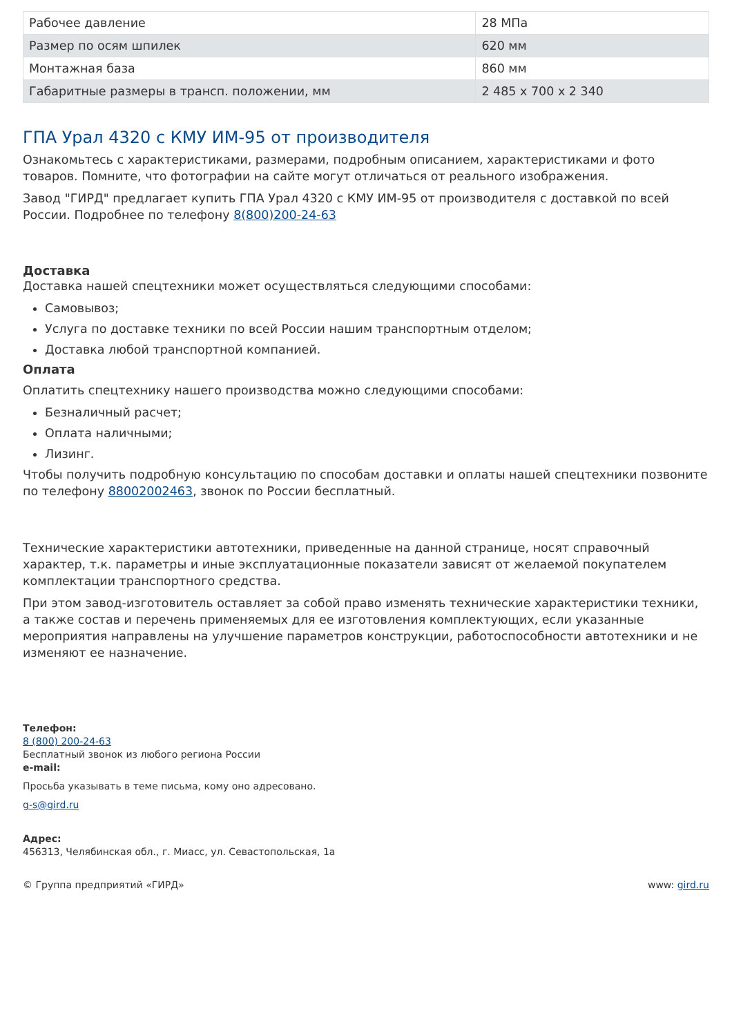| Рабочее давление | 28 МПа |
| Размер по осям шпилек | 620 мм |
| Монтажная база | 860 мм |
| Габаритные размеры в трансп. положении, мм | 2 485 х 700 х 2 340 |
ГПА Урал 4320 с КМУ ИМ-95 от производителя
Ознакомьтесь с характеристиками, размерами, подробным описанием, характеристиками и фото товаров. Помните, что фотографии на сайте могут отличаться от реального изображения.
Завод "ГИРД" предлагает купить ГПА Урал 4320 с КМУ ИМ-95 от производителя с доставкой по всей России. Подробнее по телефону 8(800)200-24-63
Доставка
Доставка нашей спецтехники может осуществляться следующими способами:
Самовывоз;
Услуга по доставке техники по всей России нашим транспортным отделом;
Доставка любой транспортной компанией.
Оплата
Оплатить спецтехнику нашего производства можно следующими способами:
Безналичный расчет;
Оплата наличными;
Лизинг.
Чтобы получить подробную консультацию по способам доставки и оплаты нашей спецтехники позвоните по телефону 88002002463, звонок по России бесплатный.
Технические характеристики автотехники, приведенные на данной странице, носят справочный характер, т.к. параметры и иные эксплуатационные показатели зависят от желаемой покупателем комплектации транспортного средства.
При этом завод-изготовитель оставляет за собой право изменять технические характеристики техники, а также состав и перечень применяемых для ее изготовления комплектующих, если указанные мероприятия направлены на улучшение параметров конструкции, работоспособности автотехники и не изменяют ее назначение.
Телефон:
8 (800) 200-24-63
Бесплатный звонок из любого региона России
e-mail:
Просьба указывать в теме письма, кому оно адресовано.
g-s@gird.ru
Адрес:
456313, Челябинская обл., г. Миасс, ул. Севастопольская, 1а
© Группа предприятий «ГИРД» www: gird.ru